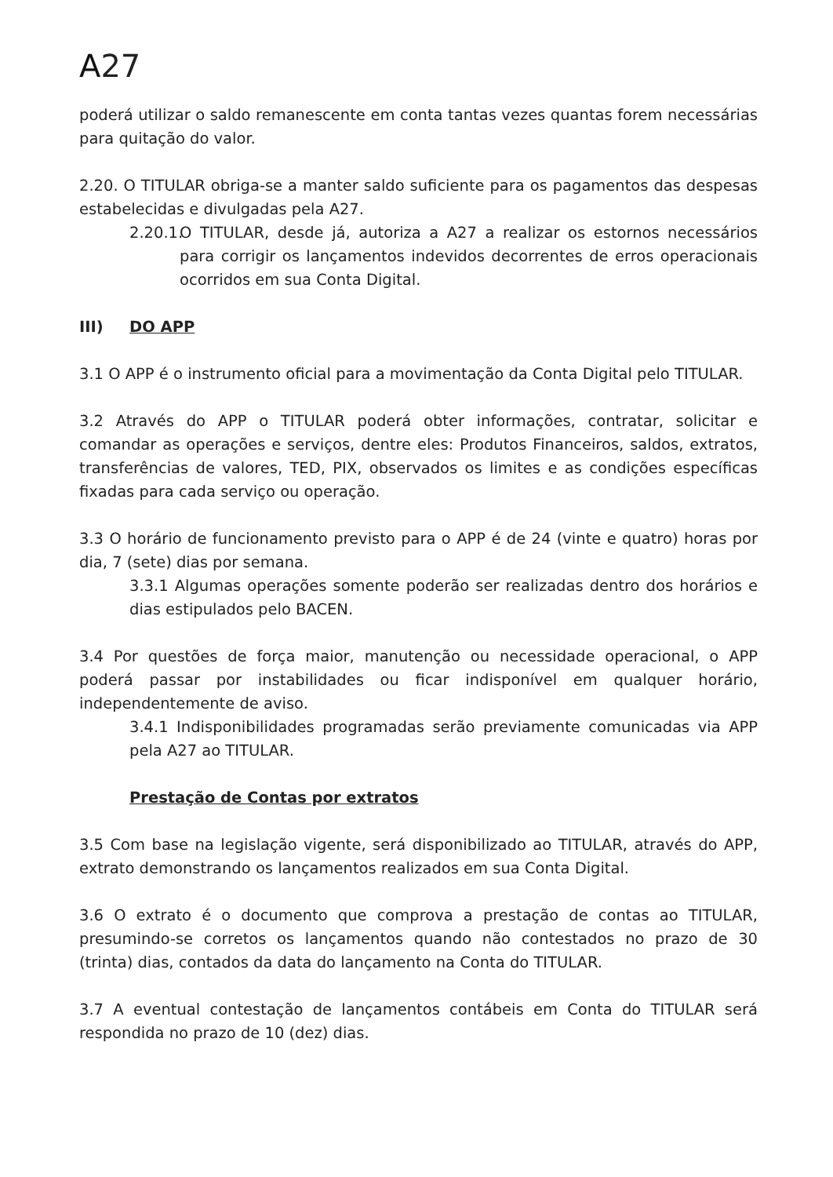A27
poderá utilizar o saldo remanescente em conta tantas vezes quantas forem necessárias para quitação do valor.
2.20. O TITULAR obriga-se a manter saldo suficiente para os pagamentos das despesas estabelecidas e divulgadas pela A27.
2.20.1.
O TITULAR, desde já, autoriza a A27 a realizar os estornos necessários para corrigir os lançamentos indevidos decorrentes de erros operacionais ocorridos em sua Conta Digital.
III) DO APP
3.1 O APP é o instrumento oficial para a movimentação da Conta Digital pelo TITULAR.
3.2 Através do APP o TITULAR poderá obter informações, contratar, solicitar e comandar as operações e serviços, dentre eles: Produtos Financeiros, saldos, extratos, transferências de valores, TED, PIX, observados os limites e as condições específicas fixadas para cada serviço ou operação.
3.3 O horário de funcionamento previsto para o APP é de 24 (vinte e quatro) horas por dia, 7 (sete) dias por semana.
3.3.1 Algumas operações somente poderão ser realizadas dentro dos horários e dias estipulados pelo BACEN.
3.4 Por questões de força maior, manutenção ou necessidade operacional, o APP poderá passar por instabilidades ou ficar indisponível em qualquer horário, independentemente de aviso.
3.4.1 Indisponibilidades programadas serão previamente comunicadas via APP pela A27 ao TITULAR.
Prestação de Contas por extratos
3.5 Com base na legislação vigente, será disponibilizado ao TITULAR, através do APP, extrato demonstrando os lançamentos realizados em sua Conta Digital.
3.6 O extrato é o documento que comprova a prestação de contas ao TITULAR, presumindo-se corretos os lançamentos quando não contestados no prazo de 30 (trinta) dias, contados da data do lançamento na Conta do TITULAR.
3.7 A eventual contestação de lançamentos contábeis em Conta do TITULAR será respondida no prazo de 10 (dez) dias.